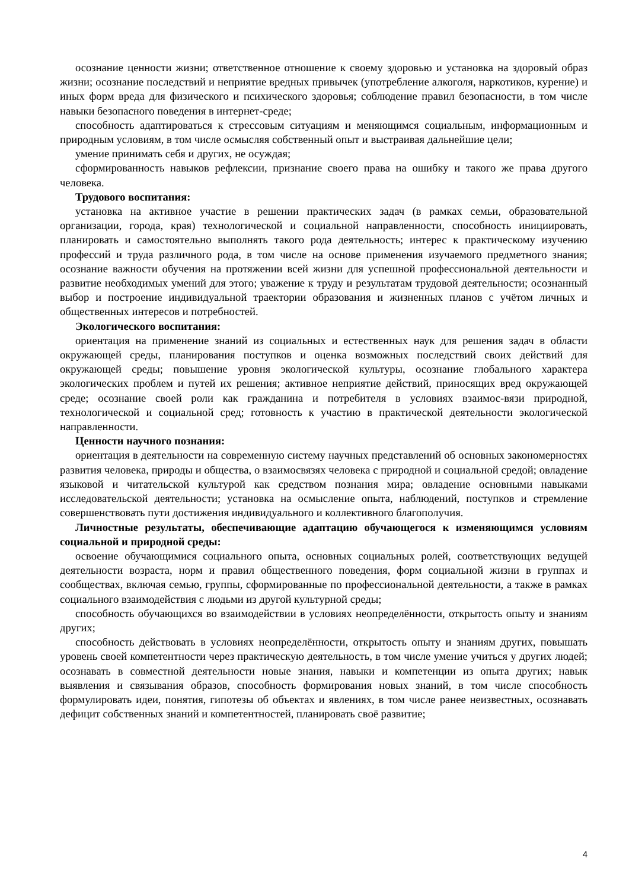осознание ценности жизни; ответственное отношение к своему здоровью и установка на здоровый образ жизни; осознание последствий и неприятие вредных привычек (употребление алкоголя, наркотиков, курение) и иных форм вреда для физического и психического здоровья; соблюдение правил безопасности, в том числе навыки безопасного поведения в интернет-среде;
способность адаптироваться к стрессовым ситуациям и меняющимся социальным, информационным и природным условиям, в том числе осмысляя собственный опыт и выстраивая дальнейшие цели;
умение принимать себя и других, не осуждая;
сформированность навыков рефлексии, признание своего права на ошибку и такого же права другого человека.
Трудового воспитания:
установка на активное участие в решении практических задач (в рамках семьи, образовательной организации, города, края) технологической и социальной направленности, способность инициировать, планировать и самостоятельно выполнять такого рода деятельность; интерес к практическому изучению профессий и труда различного рода, в том числе на основе применения изучаемого предметного знания; осознание важности обучения на протяжении всей жизни для успешной профессиональной деятельности и развитие необходимых умений для этого; уважение к труду и результатам трудовой деятельности; осознанный выбор и построение индивидуальной траектории образования и жизненных планов с учётом личных и общественных интересов и потребностей.
Экологического воспитания:
ориентация на применение знаний из социальных и естественных наук для решения задач в области окружающей среды, планирования поступков и оценка возможных последствий своих действий для окружающей среды; повышение уровня экологической культуры, осознание глобального характера экологических проблем и путей их решения; активное неприятие действий, приносящих вред окружающей среде; осознание своей роли как гражданина и потребителя в условиях взаимос-вязи природной, технологической и социальной сред; готовность к участию в практической деятельности экологической направленности.
Ценности научного познания:
ориентация в деятельности на современную систему научных представлений об основных закономерностях развития человека, природы и общества, о взаимосвязях человека с природной и социальной средой; овладение языковой и читательской культурой как средством познания мира; овладение основными навыками исследовательской деятельности; установка на осмысление опыта, наблюдений, поступков и стремление совершенствовать пути достижения индивидуального и коллективного благополучия.
Личностные результаты, обеспечивающие адаптацию обучающегося к изменяющимся условиям социальной и природной среды:
освоение обучающимися социального опыта, основных социальных ролей, соответствующих ведущей деятельности возраста, норм и правил общественного поведения, форм социальной жизни в группах и сообществах, включая семью, группы, сформированные по профессиональной деятельности, а также в рамках социального взаимодействия с людьми из другой культурной среды;
способность обучающихся во взаимодействии в условиях неопределённости, открытость опыту и знаниям других;
способность действовать в условиях неопределённости, открытость опыту и знаниям других, повышать уровень своей компетентности через практическую деятельность, в том числе умение учиться у других людей; осознавать в совместной деятельности новые знания, навыки и компетенции из опыта других; навык выявления и связывания образов, способность формирования новых знаний, в том числе способность формулировать идеи, понятия, гипотезы об объектах и явлениях, в том числе ранее неизвестных, осознавать дефицит собственных знаний и компетентностей, планировать своё развитие;
4